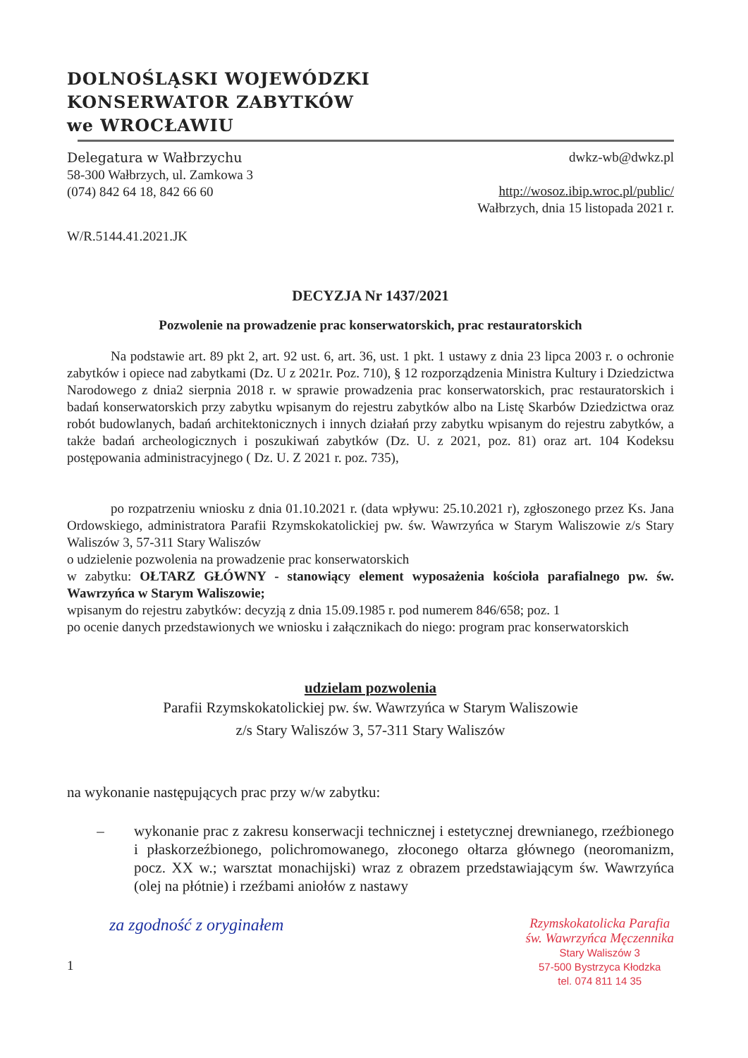DOLNOŚLĄSKI WOJEWÓDZKI
KONSERWATOR ZABYTKÓW
we WROCŁAWIU
Delegatura w Wałbrzychu
58-300 Wałbrzych, ul. Zamkowa 3
(074) 842 64 18, 842 66 60
dwkz-wb@dwkz.pl
http://wosoz.ibip.wroc.pl/public/
Wałbrzych, dnia 15 listopada 2021 r.
W/R.5144.41.2021.JK
DECYZJA Nr 1437/2021
Pozwolenie na prowadzenie prac konserwatorskich, prac restauratorskich
Na podstawie art. 89 pkt 2, art. 92 ust. 6, art. 36, ust. 1 pkt. 1 ustawy z dnia 23 lipca 2003 r. o ochronie zabytków i opiece nad zabytkami (Dz. U z 2021r. Poz. 710), § 12 rozporządzenia Ministra Kultury i Dziedzictwa Narodowego z dnia2 sierpnia 2018 r. w sprawie prowadzenia prac konserwatorskich, prac restauratorskich i badań konserwatorskich przy zabytku wpisanym do rejestru zabytków albo na Listę Skarbów Dziedzictwa oraz robót budowlanych, badań architektonicznych i innych działań przy zabytku wpisanym do rejestru zabytków, a także badań archeologicznych i poszukiwań zabytków (Dz. U. z 2021, poz. 81) oraz art. 104 Kodeksu postępowania administracyjnego ( Dz. U. Z 2021 r. poz. 735),
po rozpatrzeniu wniosku z dnia 01.10.2021 r. (data wpływu: 25.10.2021 r), zgłoszonego przez Ks. Jana Ordowskiego, administratora Parafii Rzymskokatolickiej pw. św. Wawrzyńca w Starym Waliszowie z/s Stary Waliszów 3, 57-311 Stary Waliszów
o udzielenie pozwolenia na prowadzenie prac konserwatorskich
w zabytku: OŁTARZ GŁÓWNY - stanowiący element wyposażenia kościoła parafialnego pw. św. Wawrzyńca w Starym Waliszowie;
wpisanym do rejestru zabytków: decyzją z dnia 15.09.1985 r. pod numerem 846/658; poz. 1
po ocenie danych przedstawionych we wniosku i załącznikach do niego: program prac konserwatorskich
udzielam pozwolenia
Parafii Rzymskokatolickiej pw. św. Wawrzyńca w Starym Waliszowie
z/s Stary Waliszów 3, 57-311 Stary Waliszów
na wykonanie następujących prac przy w/w zabytku:
– wykonanie prac z zakresu konserwacji technicznej i estetycznej drewnianego, rzeźbionego i płaskorzeźbionego, polichromowanego, złoconego ołtarza głównego (neoromanizm, pocz. XX w.; warsztat monachijski) wraz z obrazem przedstawiającym św. Wawrzyńca (olej na płótnie) i rzeźbami aniołów z nastawy
za zgodność z oryginałem
1
Rzymskokatolicka Parafia
św. Wawrzyńca Męczennika
Stary Waliszów 3
57-500 Bystrzyca Kłodzka
tel. 074 811 14 35